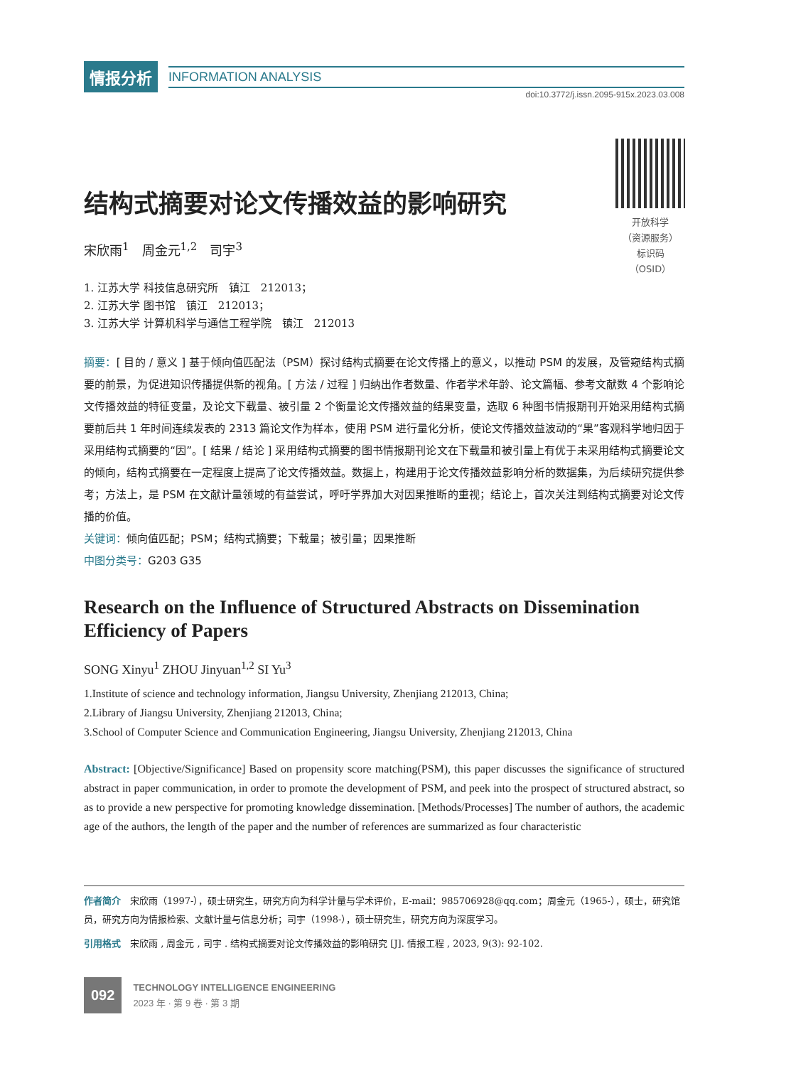情报分析
INFORMATION ANALYSIS
doi:10.3772/j.issn.2095-915x.2023.03.008
开放科学
（资源服务）
标识码
（OSID）
结构式摘要对论文传播效益的影响研究
宋欣雨<sup>1</sup>　周金元<sup>1,2</sup>　司宇<sup>3</sup>
1. 江苏大学 科技信息研究所　镇江　212013；
2. 江苏大学 图书馆　镇江　212013；
3. 江苏大学 计算机科学与通信工程学院　镇江　212013
摘要：[ 目的 / 意义 ] 基于倾向值匹配法（PSM）探讨结构式摘要在论文传播上的意义，以推动 PSM 的发展，及管窥结构式摘要的前景，为促进知识传播提供新的视角。[ 方法 / 过程 ] 归纳出作者数量、作者学术年龄、论文篇幅、参考文献数 4 个影响论文传播效益的特征变量，及论文下载量、被引量 2 个衡量论文传播效益的结果变量，选取 6 种图书情报期刊开始采用结构式摘要前后共 1 年时间连续发表的 2313 篇论文作为样本，使用 PSM 进行量化分析，使论文传播效益波动的“果”客观科学地归因于采用结构式摘要的“因”。[ 结果 / 结论 ] 采用结构式摘要的图书情报期刊论文在下载量和被引量上有优于未采用结构式摘要论文的倾向，结构式摘要在一定程度上提高了论文传播效益。数据上，构建用于论文传播效益影响分析的数据集，为后续研究提供参考；方法上，是 PSM 在文献计量领域的有益尝试，呼吁学界加大对因果推断的重视；结论上，首次关注到结构式摘要对论文传播的价值。
关键词：倾向值匹配；PSM；结构式摘要；下载量；被引量；因果推断
中图分类号：G203 G35
Research on the Influence of Structured Abstracts on Dissemination Efficiency of Papers
SONG Xinyu<sup>1</sup> ZHOU Jinyuan<sup>1,2</sup> SI Yu<sup>3</sup>
1.Institute of science and technology information, Jiangsu University, Zhenjiang 212013, China;
2.Library of Jiangsu University, Zhenjiang 212013, China;
3.School of Computer Science and Communication Engineering, Jiangsu University, Zhenjiang 212013, China
Abstract: [Objective/Significance] Based on propensity score matching(PSM), this paper discusses the significance of structured abstract in paper communication, in order to promote the development of PSM, and peek into the prospect of structured abstract, so as to provide a new perspective for promoting knowledge dissemination. [Methods/Processes] The number of authors, the academic age of the authors, the length of the paper and the number of references are summarized as four characteristic
作者简介　宋欣雨（1997-），硕士研究生，研究方向为科学计量与学术评价，E-mail：985706928@qq.com；周金元（1965-），硕士，研究馆员，研究方向为情报检索、文献计量与信息分析；司宇（1998-），硕士研究生，研究方向为深度学习。
引用格式　宋欣雨 , 周金元 , 司宇 . 结构式摘要对论文传播效益的影响研究 [J]. 情报工程 , 2023, 9(3): 92-102.
092
TECHNOLOGY INTELLIGENCE ENGINEERING
2023 年 · 第 9 卷 · 第 3 期